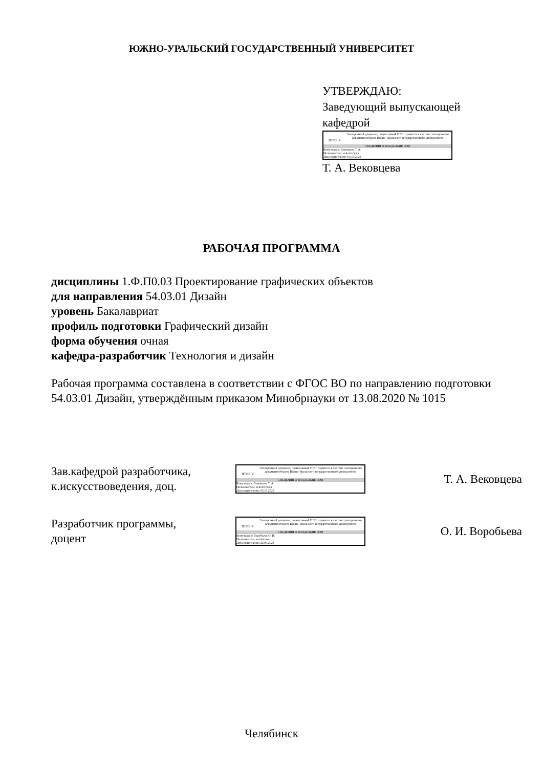ЮЖНО-УРАЛЬСКИЙ ГОСУДАРСТВЕННЫЙ УНИВЕРСИТЕТ
УТВЕРЖДАЮ:
Заведующий выпускающей
кафедрой
ЮУрГУ
Электронный документ, подписанный ПЭП, хранится в системе электронного документооборота Южно-Уральского государственного университета
СВЕДЕНИЯ О ВЛАДЕЛЬЦЕ ПЭП
Кому выдан: Вековцева Т. А.
Пользователь: vekovtcevata
Дата подписания: 03.10.2023
Т. А. Вековцева
РАБОЧАЯ ПРОГРАММА
дисциплины 1.Ф.П0.03 Проектирование графических объектов
для направления 54.03.01 Дизайн
уровень Бакалавриат
профиль подготовки Графический дизайн
форма обучения очная
кафедра-разработчик Технология и дизайн
Рабочая программа составлена в соответствии с ФГОС ВО по направлению подготовки 54.03.01 Дизайн, утверждённым приказом Минобрнауки от 13.08.2020 № 1015
Зав.кафедрой разработчика,
к.искусствоведения, доц.
ЮУрГУ
Электронный документ, подписанный ПЭП, хранится в системе электронного документооборота Южно-Уральского государственного университета
СВЕДЕНИЯ О ВЛАДЕЛЬЦЕ ПЭП
Кому выдан: Вековцева Т. А.
Пользователь: vekovtcevata
Дата подписания: 03.10.2023
Т. А. Вековцева
Разработчик программы,
доцент
ЮУрГУ
Электронный документ, подписанный ПЭП, хранится в системе электронного документооборота Южно-Уральского государственного университета
СВЕДЕНИЯ О ВЛАДЕЛЬЦЕ ПЭП
Кому выдан: Воробьева О. И.
Пользователь: vorobevaoi
Дата подписания: 26.09.2023
О. И. Воробьева
Челябинск